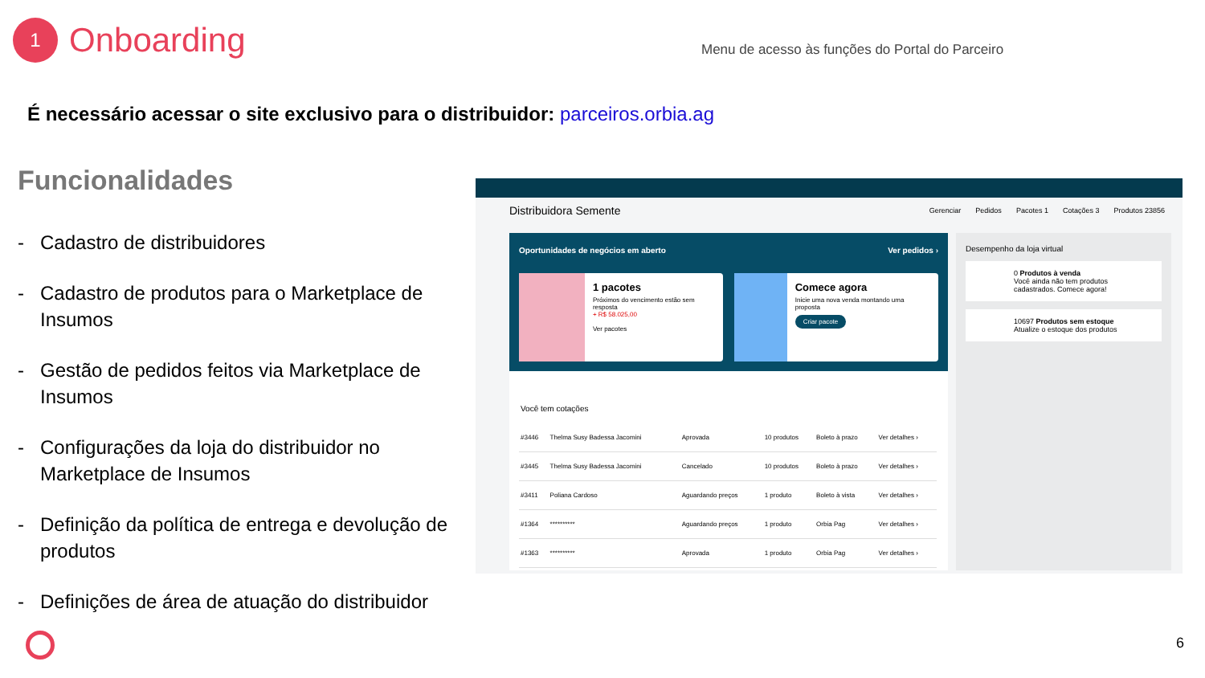1
Onboarding
Menu de acesso às funções do Portal do Parceiro
É necessário acessar o site exclusivo para o distribuidor: parceiros.orbia.ag
Funcionalidades
- Cadastro de distribuidores
- Cadastro de produtos para o Marketplace de Insumos
- Gestão de pedidos feitos via Marketplace de Insumos
- Configurações da loja do distribuidor no Marketplace de Insumos
- Definição da política de entrega e devolução de produtos
- Definições de área de atuação do distribuidor
Distribuidora Semente Gerenciar Pedidos Pacotes 1 Cotações 3 Produtos 23856
Oportunidades de negócios em aberto Ver pedidos ›
1 pacotes
Próximos do vencimento estão sem resposta
+ R$ 58.025,00
Ver pacotes
Comece agora
Inicie uma nova venda montando uma proposta
Criar pacote
| Você tem cotações | | | | | |
| #3446 | Thelma Susy Badessa Jacomini | Aprovada | 10 produtos | Boleto à prazo | Ver detalhes › |
| #3445 | Thelma Susy Badessa Jacomini | Cancelado | 10 produtos | Boleto à prazo | Ver detalhes › |
| #3411 | Poliana Cardoso | Aguardando preços | 1 produto | Boleto à vista | Ver detalhes › |
| #1364 | ********** | Aguardando preços | 1 produto | Orbia Pag | Ver detalhes › |
| #1363 | ********** | Aprovada | 1 produto | Orbia Pag | Ver detalhes › |
Desempenho da loja virtual
0 Produtos à venda
Você ainda não tem produtos cadastrados. Comece agora!
10697 Produtos sem estoque
Atualize o estoque dos produtos
6